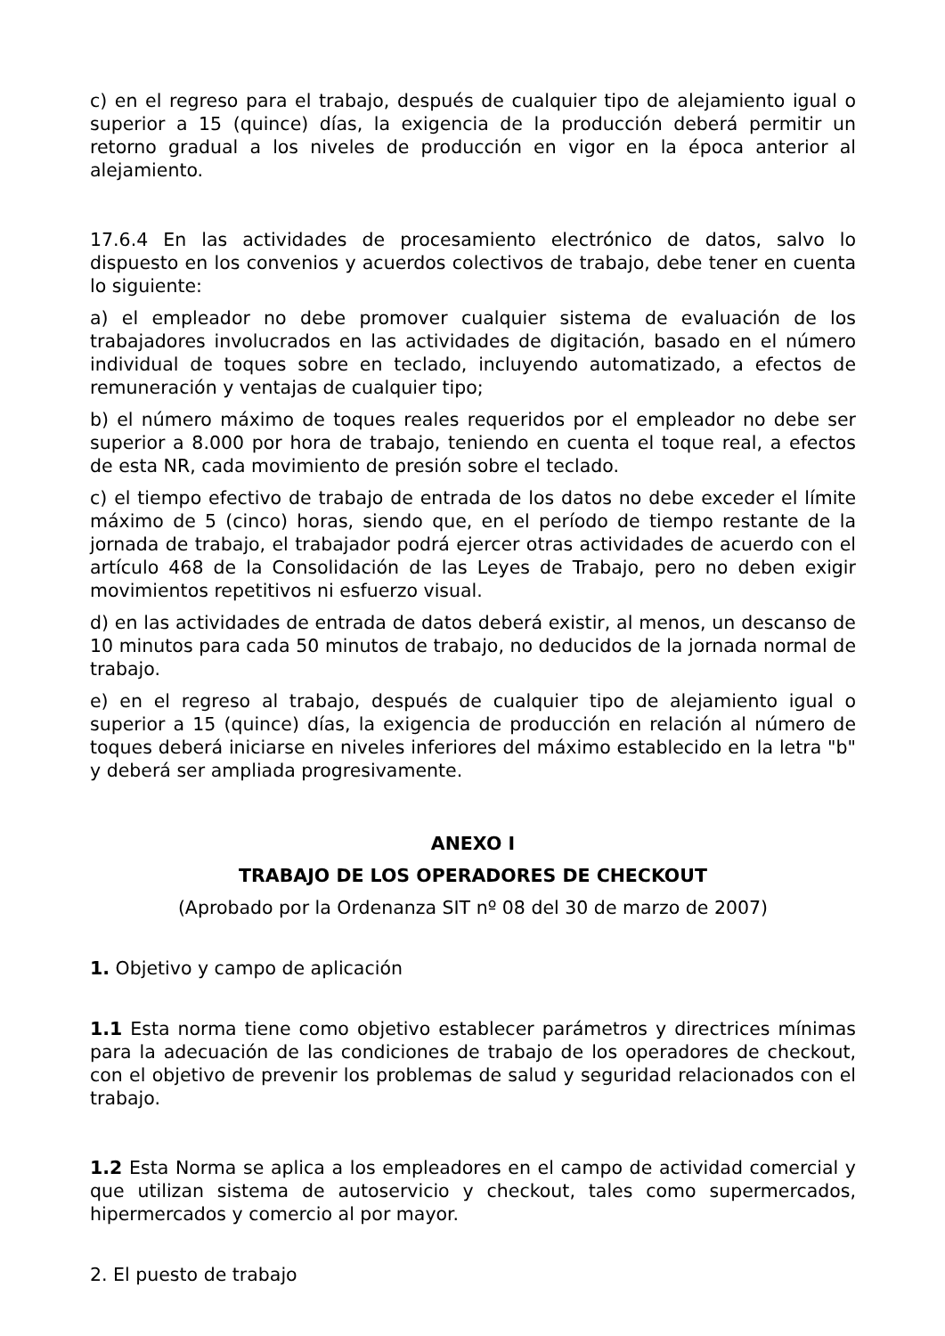c) en el regreso para el trabajo, después de cualquier tipo de alejamiento igual o superior a 15 (quince) días, la exigencia de la producción deberá permitir un retorno gradual a los niveles de producción en vigor en la época anterior al alejamiento.
17.6.4 En las actividades de procesamiento electrónico de datos, salvo lo dispuesto en los convenios y acuerdos colectivos de trabajo, debe tener en cuenta lo siguiente:
a) el empleador no debe promover cualquier sistema de evaluación de los trabajadores involucrados en las actividades de digitación, basado en el número individual de toques sobre en teclado, incluyendo automatizado, a efectos de remuneración y ventajas de cualquier tipo;
b) el número máximo de toques reales requeridos por el empleador no debe ser superior a 8.000 por hora de trabajo, teniendo en cuenta el toque real, a efectos de esta NR, cada movimiento de presión sobre el teclado.
c) el tiempo efectivo de trabajo de entrada de los datos no debe exceder el límite máximo de 5 (cinco) horas, siendo que, en el período de tiempo restante de la jornada de trabajo, el trabajador podrá ejercer otras actividades de acuerdo con el artículo 468 de la Consolidación de las Leyes de Trabajo, pero no deben exigir movimientos repetitivos ni esfuerzo visual.
d) en las actividades de entrada de datos deberá existir, al menos, un descanso de 10 minutos para cada 50 minutos de trabajo, no deducidos de la jornada normal de trabajo.
e) en el regreso al trabajo, después de cualquier tipo de alejamiento igual o superior a 15 (quince) días, la exigencia de producción en relación al número de toques deberá iniciarse en niveles inferiores del máximo establecido en la letra "b" y deberá ser ampliada progresivamente.
ANEXO I
TRABAJO DE LOS OPERADORES DE CHECKOUT
(Aprobado por la Ordenanza SIT nº 08 del 30 de marzo de 2007)
1. Objetivo y campo de aplicación
1.1 Esta norma tiene como objetivo establecer parámetros y directrices mínimas para la adecuación de las condiciones de trabajo de los operadores de checkout, con el objetivo de prevenir los problemas de salud y seguridad relacionados con el trabajo.
1.2 Esta Norma se aplica a los empleadores en el campo de actividad comercial y que utilizan sistema de autoservicio y checkout, tales como supermercados, hipermercados y comercio al por mayor.
2. El puesto de trabajo